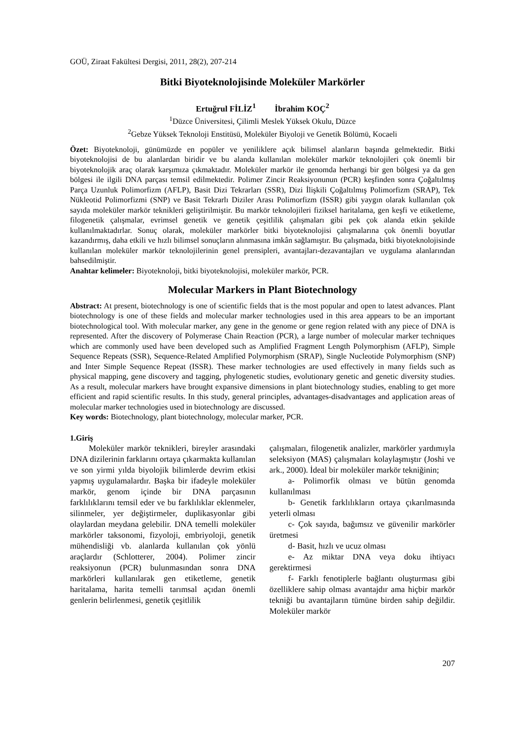GOÜ, Ziraat Fakültesi Dergisi, 2011, 28(2), 207-214
Bitki Biyoteknolojisinde Moleküler Markörler
Ertuğrul FİLİZ<sup>1</sup> İbrahim KOÇ<sup>2</sup>
<sup>1</sup> Düzce Üniversitesi, Çilimli Meslek Yüksek Okulu, Düzce
<sup>2</sup> Gebze Yüksek Teknoloji Enstitüsü, Moleküler Biyoloji ve Genetik Bölümü, Kocaeli
Özet: Biyoteknoloji, günümüzde en popüler ve yeniliklere açık bilimsel alanların başında gelmektedir. Bitki biyoteknolojisi de bu alanlardan biridir ve bu alanda kullanılan moleküler markör teknolojileri çok önemli bir biyoteknolojik araç olarak karşımıza çıkmaktadır. Moleküler markör ile genomda herhangi bir gen bölgesi ya da gen bölgesi ile ilgili DNA parçası temsil edilmektedir. Polimer Zincir Reaksiyonunun (PCR) keşfinden sonra Çoğaltılmış Parça Uzunluk Polimorfizm (AFLP), Basit Dizi Tekrarları (SSR), Dizi İlişkili Çoğaltılmış Polimorfizm (SRAP), Tek Nükleotid Polimorfizmi (SNP) ve Basit Tekrarlı Diziler Arası Polimorfizm (ISSR) gibi yaygın olarak kullanılan çok sayıda moleküler markör teknikleri geliştirilmiştir. Bu markör teknolojileri fiziksel haritalama, gen keşfi ve etiketleme, filogenetik çalışmalar, evrimsel genetik ve genetik çeşitlilik çalışmaları gibi pek çok alanda etkin şekilde kullanılmaktadırlar. Sonuç olarak, moleküler markörler bitki biyoteknolojisi çalışmalarına çok önemli boyutlar kazandırmış, daha etkili ve hızlı bilimsel sonuçların alınmasına imkân sağlamıştır. Bu çalışmada, bitki biyoteknolojisinde kullanılan moleküler markör teknolojilerinin genel prensipleri, avantajları-dezavantajları ve uygulama alanlarından bahsedilmiştir.
Anahtar kelimeler: Biyoteknoloji, bitki biyoteknolojisi, moleküler markör, PCR.
Molecular Markers in Plant Biotechnology
Abstract: At present, biotechnology is one of scientific fields that is the most popular and open to latest advances. Plant biotechnology is one of these fields and molecular marker technologies used in this area appears to be an important biotechnological tool. With molecular marker, any gene in the genome or gene region related with any piece of DNA is represented. After the discovery of Polymerase Chain Reaction (PCR), a large number of molecular marker techniques which are commonly used have been developed such as Amplified Fragment Length Polymorphism (AFLP), Simple Sequence Repeats (SSR), Sequence-Related Amplified Polymorphism (SRAP), Single Nucleotide Polymorphism (SNP) and Inter Simple Sequence Repeat (ISSR). These marker technologies are used effectively in many fields such as physical mapping, gene discovery and tagging, phylogenetic studies, evolutionary genetic and genetic diversity studies. As a result, molecular markers have brought expansive dimensions in plant biotechnology studies, enabling to get more efficient and rapid scientific results. In this study, general principles, advantages-disadvantages and application areas of molecular marker technologies used in biotechnology are discussed.
Key words: Biotechnology, plant biotechnology, molecular marker, PCR.
1.Giriş
Moleküler markör teknikleri, bireyler arasındaki DNA dizilerinin farklarını ortaya çıkarmakta kullanılan ve son yirmi yılda biyolojik bilimlerde devrim etkisi yapmış uygulamalardır. Başka bir ifadeyle moleküler markör, genom içinde bir DNA parçasının farklılıklarını temsil eder ve bu farklılıklar eklenmeler, silinmeler, yer değiştirmeler, duplikasyonlar gibi olaylardan meydana gelebilir. DNA temelli moleküler markörler taksonomi, fizyoloji, embriyoloji, genetik mühendisliği vb. alanlarda kullanılan çok yönlü araçlardır (Schlotterer, 2004). Polimer zincir reaksiyonun (PCR) bulunmasından sonra DNA markörleri kullanılarak gen etiketleme, genetik haritalama, harita temelli tarımsal açıdan önemli genlerin belirlenmesi, genetik çeşitlilik
çalışmaları, filogenetik analizler, markörler yardımıyla seleksiyon (MAS) çalışmaları kolaylaşmıştır (Joshi ve ark., 2000). İdeal bir moleküler markör tekniğinin;
a- Polimorfik olması ve bütün genomda kullanılması
b- Genetik farklılıkların ortaya çıkarılmasında yeterli olması
c- Çok sayıda, bağımsız ve güvenilir markörler üretmesi
d- Basit, hızlı ve ucuz olması
e- Az miktar DNA veya doku ihtiyacı gerektirmesi
f- Farklı fenotiplerle bağlantı oluşturması gibi özelliklere sahip olması avantajdır ama hiçbir markör tekniği bu avantajların tümüne birden sahip değildir. Moleküler markör
207